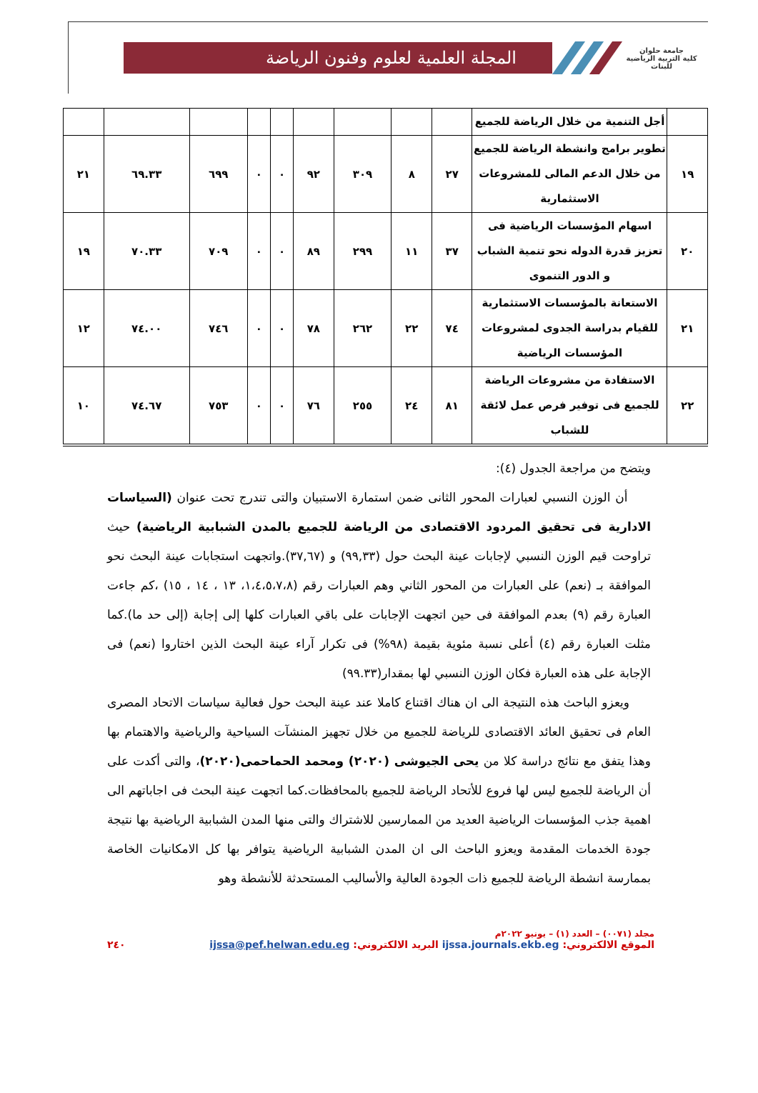جامعة حلوان
كلية التربية الرياضية للبنات
المجلة العلمية لعلوم وفنون الرياضة
| | أجل التنمية من خلال الرياضة للجميع | | | | | | | | | |
| ١٩ | تطوير برامج وانشطة الرياضة للجميع من خلال الدعم المالى للمشروعات الاستثمارية | ٢٧ | ٨ | ٣٠٩ | ٩٢ | ٠ | ٠ | ٦٩٩ | ٦٩.٣٣ | ٢١ |
| ٢٠ | اسهام المؤسسات الرياضية فى تعزيز قدرة الدوله نحو تنمية الشباب و الدور التنموى | ٣٧ | ١١ | ٢٩٩ | ٨٩ | ٠ | ٠ | ٧٠٩ | ٧٠.٣٣ | ١٩ |
| ٢١ | الاستعانة بالمؤسسات الاستثمارية للقيام بدراسة الجدوى لمشروعات المؤسسات الرياضية | ٧٤ | ٢٢ | ٢٦٢ | ٧٨ | ٠ | ٠ | ٧٤٦ | ٧٤.٠٠ | ١٢ |
| ٢٢ | الاستفادة من مشروعات الرياضة للجميع فى توفير فرص عمل لائقة للشباب | ٨١ | ٢٤ | ٢٥٥ | ٧٦ | ٠ | ٠ | ٧٥٣ | ٧٤.٦٧ | ١٠ |
ويتضح من مراجعة الجدول (٤):
أن الوزن النسبي لعبارات المحور الثانى ضمن استمارة الاستبيان والتى تندرج تحت عنوان (السياسات الادارية فى تحقيق المردود الاقتصادى من الرياضة للجميع بالمدن الشبابية الرياضية) حيث تراوحت قيم الوزن النسبي لإجابات عينة البحث حول (٩٩,٣٣) و (٣٧,٦٧).واتجهت استجابات عينة البحث نحو الموافقة بـ (نعم) على العبارات من المحور الثاني وهم العبارات رقم (١،٤،٥،٧،٨، ١٣ ، ١٤ ، ١٥) ،كم جاءت العبارة رقم (٩) بعدم الموافقة فى حين اتجهت الإجابات على باقي العبارات كلها إلى إجابة (إلى حد ما).كما مثلت العبارة رقم (٤) أعلى نسبة مئوية بقيمة (٩٨%) فى تكرار آراء عينة البحث الذين اختاروا (نعم) فى الإجابة على هذه العبارة فكان الوزن النسبي لها بمقدار(٩٩.٣٣)
ويعزو الباحث هذه النتيجة الى ان هناك اقتناع كاملا عند عينة البحث حول فعالية سياسات الاتحاد المصرى العام فى تحقيق العائد الاقتصادى للرياضة للجميع من خلال تجهيز المنشآت السياحية والرياضية والاهتمام بها وهذا يتفق مع نتائج دراسة كلا من يحى الجيوشى (٢٠٢٠) ومحمد الحماحمى(٢٠٢٠)، والتى أكدت على أن الرياضة للجميع ليس لها فروع للأتحاد الرياضة للجميع بالمحافظات.كما اتجهت عينة البحث فى اجاباتهم الى اهمية جذب المؤسسات الرياضية العديد من الممارسين للاشتراك والتى منها المدن الشبابية الرياضية بها نتيجة جودة الخدمات المقدمة ويعزو الباحث الى ان المدن الشبابية الرياضية يتوافر بها كل الامكانيات الخاصة بممارسة انشطة الرياضة للجميع ذات الجودة العالية والأساليب المستحدثة للأنشطة وهو
مجلد (٠٠٧١) – العدد (١) – يونيو ٢٠٢٢م
الموقع الالكتروني: ijssa.journals.ekb.eg البريد الالكتروني: ijssa@pef.helwan.edu.eg ٢٤٠